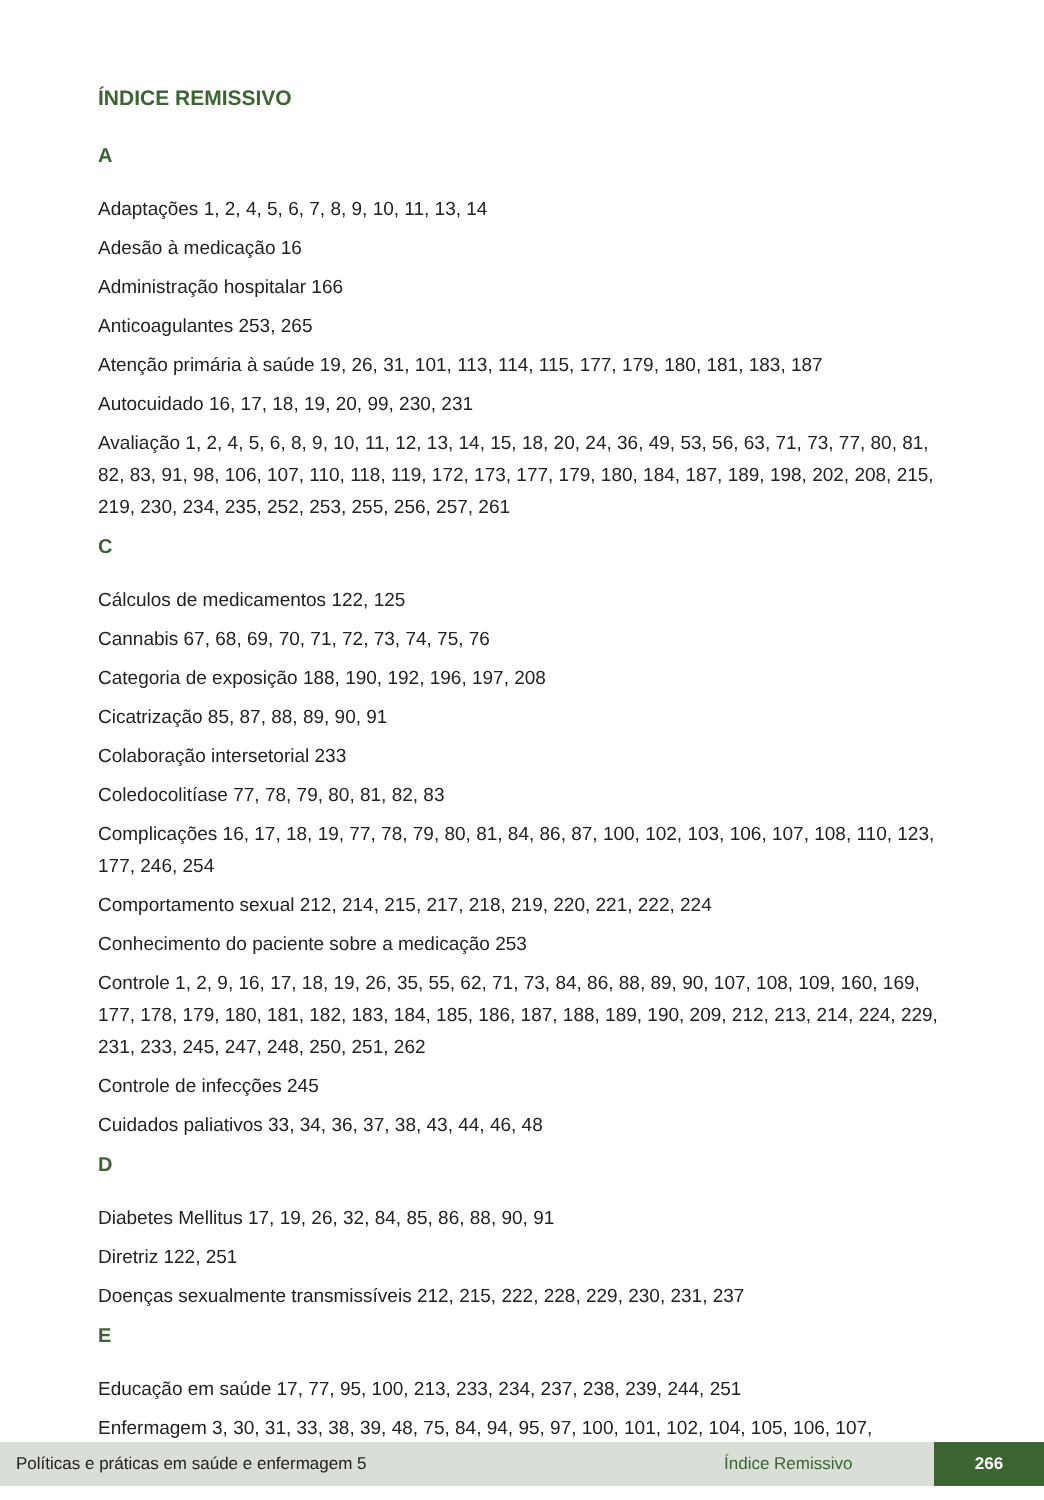ÍNDICE REMISSIVO
A
Adaptações 1, 2, 4, 5, 6, 7, 8, 9, 10, 11, 13, 14
Adesão à medicação 16
Administração hospitalar 166
Anticoagulantes 253, 265
Atenção primária à saúde 19, 26, 31, 101, 113, 114, 115, 177, 179, 180, 181, 183, 187
Autocuidado 16, 17, 18, 19, 20, 99, 230, 231
Avaliação 1, 2, 4, 5, 6, 8, 9, 10, 11, 12, 13, 14, 15, 18, 20, 24, 36, 49, 53, 56, 63, 71, 73, 77, 80, 81, 82, 83, 91, 98, 106, 107, 110, 118, 119, 172, 173, 177, 179, 180, 184, 187, 189, 198, 202, 208, 215, 219, 230, 234, 235, 252, 253, 255, 256, 257, 261
C
Cálculos de medicamentos 122, 125
Cannabis 67, 68, 69, 70, 71, 72, 73, 74, 75, 76
Categoria de exposição 188, 190, 192, 196, 197, 208
Cicatrização 85, 87, 88, 89, 90, 91
Colaboração intersetorial 233
Coledocolitíase 77, 78, 79, 80, 81, 82, 83
Complicações 16, 17, 18, 19, 77, 78, 79, 80, 81, 84, 86, 87, 100, 102, 103, 106, 107, 108, 110, 123, 177, 246, 254
Comportamento sexual 212, 214, 215, 217, 218, 219, 220, 221, 222, 224
Conhecimento do paciente sobre a medicação 253
Controle 1, 2, 9, 16, 17, 18, 19, 26, 35, 55, 62, 71, 73, 84, 86, 88, 89, 90, 107, 108, 109, 160, 169, 177, 178, 179, 180, 181, 182, 183, 184, 185, 186, 187, 188, 189, 190, 209, 212, 213, 214, 224, 229, 231, 233, 245, 247, 248, 250, 251, 262
Controle de infecções 245
Cuidados paliativos 33, 34, 36, 37, 38, 43, 44, 46, 48
D
Diabetes Mellitus 17, 19, 26, 32, 84, 85, 86, 88, 90, 91
Diretriz 122, 251
Doenças sexualmente transmissíveis 212, 215, 222, 228, 229, 230, 231, 237
E
Educação em saúde 17, 77, 95, 100, 213, 233, 234, 237, 238, 239, 244, 251
Enfermagem 3, 30, 31, 33, 38, 39, 48, 75, 84, 94, 95, 97, 100, 101, 102, 104, 105, 106, 107,
Políticas e práticas em saúde e enfermagem 5 Índice Remissivo 266